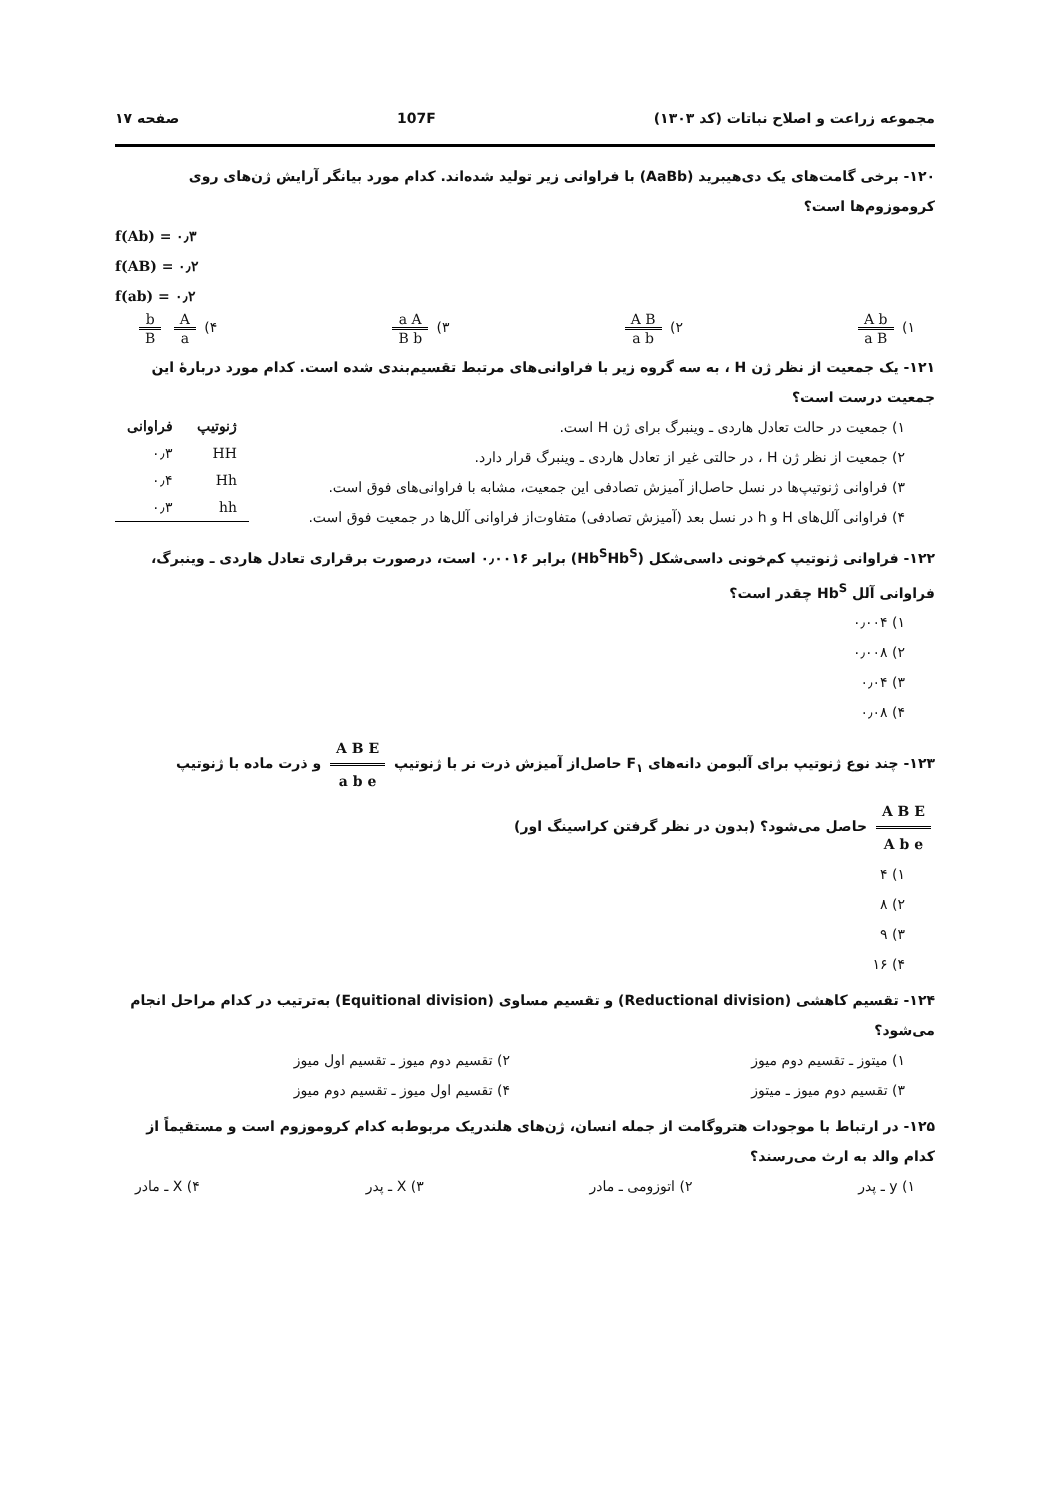مجموعه زراعت و اصلاح نباتات (کد ۱۳۰۳) 107F صفحه ۱۷
۱۲۰- برخی گامت‌های یک دی‌هیبرید (AaBb) با فراوانی زیر تولید شده‌اند. کدام مورد بیانگر آرایش ژن‌های روی کروموزوم‌ها است؟
f(Ab) = ۰٫۳
f(AB) = ۰٫۲
f(ab) = ۰٫۲
۱) A b a B ۲) A B a b ۳) a A B b ۴) A a b B
۱۲۱- یک جمعیت از نظر ژن H ، به سه گروه زیر با فراوانی‌های مرتبط تقسیم‌بندی شده است. کدام مورد دربارهٔ این جمعیت درست است؟
۱) جمعیت در حالت تعادل هاردی ـ وینبرگ برای ژن H است.
۲) جمعیت از نظر ژن H ، در حالتی غیر از تعادل هاردی ـ وینبرگ قرار دارد.
۳) فراوانی ژنوتیپ‌ها در نسل حاصل‌از آمیزش تصادفی این جمعیت، مشابه با فراوانی‌های فوق است.
۴) فراوانی آلل‌های H و h در نسل بعد (آمیزش تصادفی) متفاوت‌از فراوانی آلل‌ها در جمعیت فوق است.
| ژنوتیپ | فراوانی |
| --- | --- |
| HH | ۰٫۳ |
| Hh | ۰٫۴ |
| hh | ۰٫۳ |
۱۲۲- فراوانی ژنوتیپ کم‌خونی داسی‌شکل (Hb<sup>S</sup>Hb<sup>S</sup>) برابر ۰٫۰۰۱۶ است، درصورت برقراری تعادل هاردی ـ وینبرگ، فراوانی آلل Hb<sup>S</sup> چقدر است؟
۱) ۰٫۰۰۴
۲) ۰٫۰۰۸
۳) ۰٫۰۴
۴) ۰٫۰۸
۱۲۳- چند نوع ژنوتیپ برای آلبومن دانه‌های F<sub>۱</sub> حاصل‌از آمیزش ذرت نر با ژنوتیپ A B E a b e و ذرت ماده با ژنوتیپ A B E A b e حاصل می‌شود؟ (بدون در نظر گرفتن کراسینگ اور)
۱) ۴
۲) ۸
۳) ۹
۴) ۱۶
۱۲۴- تقسیم کاهشی (Reductional division) و تقسیم مساوی (Equitional division) به‌ترتیب در کدام مراحل انجام می‌شود؟
۱) میتوز ـ تقسیم دوم میوز
۲) تقسیم دوم میوز ـ تقسیم اول میوز
۳) تقسیم دوم میوز ـ میتوز
۴) تقسیم اول میوز ـ تقسیم دوم میوز
۱۲۵- در ارتباط با موجودات هتروگامت از جمله انسان، ژن‌های هلندریک مربوط‌به کدام کروموزوم است و مستقیماً از کدام والد به ارث می‌رسند؟
۱) y ـ پدر ۲) اتوزومی ـ مادر ۳) X ـ پدر ۴) X ـ مادر